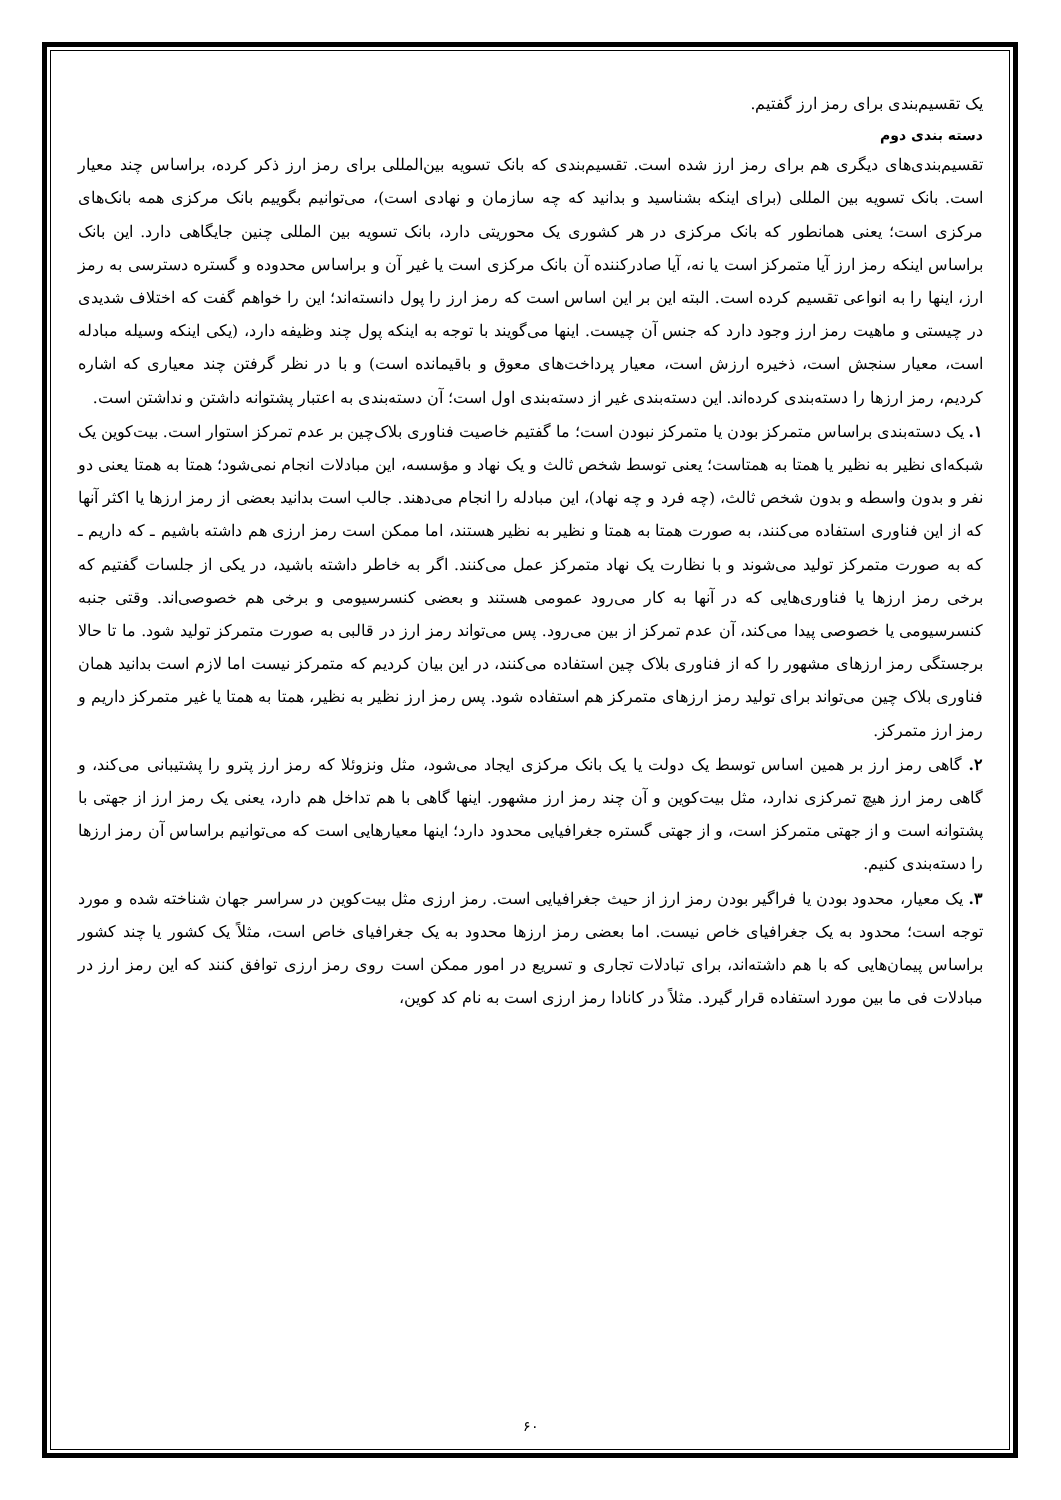یک تقسیم‌بندی برای رمز ارز گفتیم.
دسته بندی دوم
تقسیم‌بندی‌های دیگری هم برای رمز ارز شده است. تقسیم‌بندی که بانک تسویه بین‌المللی برای رمز ارز ذکر کرده، براساس چند معیار است. بانک تسویه بین المللی (برای اینکه بشناسید و بدانید که چه سازمان و نهادی است)، می‌توانیم بگوییم بانک مرکزی همه بانک‌های مرکزی است؛ یعنی همانطور که بانک مرکزی در هر کشوری یک محوریتی دارد، بانک تسویه بین المللی چنین جایگاهی دارد. این بانک براساس اینکه رمز ارز آیا متمرکز است یا نه، آیا صادرکننده آن بانک مرکزی است یا غیر آن و براساس محدوده و گستره دسترسی به رمز ارز، اینها را به انواعی تقسیم کرده است. البته این بر این اساس است که رمز ارز را پول دانسته‌اند؛ این را خواهم گفت که اختلاف شدیدی در چیستی و ماهیت رمز ارز وجود دارد که جنس آن چیست. اینها می‌گویند با توجه به اینکه پول چند وظیفه دارد، (یکی اینکه وسیله مبادله است، معیار سنجش است، ذخیره ارزش است، معیار پرداخت‌های معوق و باقیمانده است) و با در نظر گرفتن چند معیاری که اشاره کردیم، رمز ارزها را دسته‌بندی کرده‌اند. این دسته‌بندی غیر از دسته‌بندی اول است؛ آن دسته‌بندی به اعتبار پشتوانه داشتن و نداشتن است.
۱. یک دسته‌بندی براساس متمرکز بودن یا متمرکز نبودن است؛ ما گفتیم خاصیت فناوری بلاک‌چین بر عدم تمرکز استوار است. بیت‌کوین یک شبکه‌ای نظیر به نظیر یا همتا به همتاست؛ یعنی توسط شخص ثالث و یک نهاد و مؤسسه، این مبادلات انجام نمی‌شود؛ همتا به همتا یعنی دو نفر و بدون واسطه و بدون شخص ثالث، (چه فرد و چه نهاد)، این مبادله را انجام می‌دهند. جالب است بدانید بعضی از رمز ارزها یا اکثر آنها که از این فناوری استفاده می‌کنند، به صورت همتا به همتا و نظیر به نظیر هستند، اما ممکن است رمز ارزی هم داشته باشیم ـ که داریم ـ که به صورت متمرکز تولید می‌شوند و با نظارت یک نهاد متمرکز عمل می‌کنند. اگر به خاطر داشته باشید، در یکی از جلسات گفتیم که برخی رمز ارزها یا فناوری‌هایی که در آنها به کار می‌رود عمومی هستند و بعضی کنسرسیومی و برخی هم خصوصی‌اند. وقتی جنبه کنسرسیومی یا خصوصی پیدا می‌کند، آن عدم تمرکز از بین می‌رود. پس می‌تواند رمز ارز در قالبی به صورت متمرکز تولید شود. ما تا حالا برجستگی رمز ارزهای مشهور را که از فناوری بلاک چین استفاده می‌کنند، در این بیان کردیم که متمرکز نیست اما لازم است بدانید همان فناوری بلاک چین می‌تواند برای تولید رمز ارزهای متمرکز هم استفاده شود. پس رمز ارز نظیر به نظیر، همتا به همتا یا غیر متمرکز داریم و رمز ارز متمرکز.
۲. گاهی رمز ارز بر همین اساس توسط یک دولت یا یک بانک مرکزی ایجاد می‌شود، مثل ونزوئلا که رمز ارز پترو را پشتیبانی می‌کند، و گاهی رمز ارز هیچ تمرکزی ندارد، مثل بیت‌کوین و آن چند رمز ارز مشهور. اینها گاهی با هم تداخل هم دارد، یعنی یک رمز ارز از جهتی با پشتوانه است و از جهتی متمرکز است، و از جهتی گستره جغرافیایی محدود دارد؛ اینها معیارهایی است که می‌توانیم براساس آن رمز ارزها را دسته‌بندی کنیم.
۳. یک معیار، محدود بودن یا فراگیر بودن رمز ارز از حیث جغرافیایی است. رمز ارزی مثل بیت‌کوین در سراسر جهان شناخته شده و مورد توجه است؛ محدود به یک جغرافیای خاص نیست. اما بعضی رمز ارزها محدود به یک جغرافیای خاص است، مثلاً یک کشور یا چند کشور براساس پیمان‌هایی که با هم داشته‌اند، برای تبادلات تجاری و تسریع در امور ممکن است روی رمز ارزی توافق کنند که این رمز ارز در مبادلات فی ما بین مورد استفاده قرار گیرد. مثلاً در کانادا رمز ارزی است به نام کد کوین،
۶۰